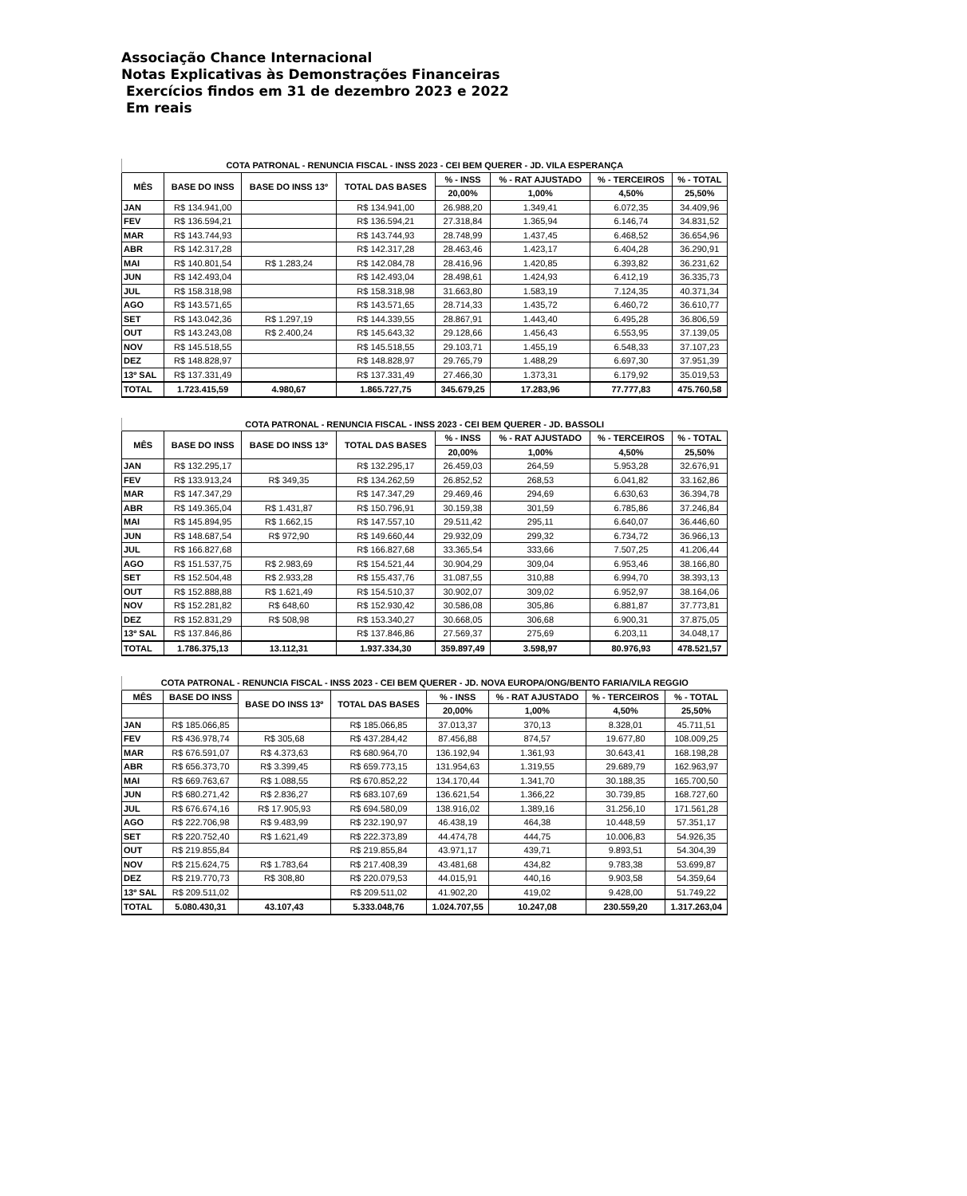Associação Chance Internacional
Notas Explicativas às Demonstrações Financeiras
Exercícios findos em 31 de dezembro 2023 e 2022
Em reais
| COTA PATRONAL - RENUNCIA FISCAL - INSS 2023 - CEI BEM QUERER - JD. VILA ESPERANÇA | | | | | | | |
| --- | --- | --- | --- | --- | --- | --- | --- |
| MÊS | BASE DO INSS | BASE DO INSS 13º | TOTAL DAS BASES | % - INSS | % - RAT AJUSTADO | % - TERCEIROS | % - TOTAL |
| | | | | 20,00% | 1,00% | 4,50% | 25,50% |
| JAN | R$ 134.941,00 | | R$ 134.941,00 | 26.988,20 | 1.349,41 | 6.072,35 | 34.409,96 |
| FEV | R$ 136.594,21 | | R$ 136.594,21 | 27.318,84 | 1.365,94 | 6.146,74 | 34.831,52 |
| MAR | R$ 143.744,93 | | R$ 143.744,93 | 28.748,99 | 1.437,45 | 6.468,52 | 36.654,96 |
| ABR | R$ 142.317,28 | | R$ 142.317,28 | 28.463,46 | 1.423,17 | 6.404,28 | 36.290,91 |
| MAI | R$ 140.801,54 | R$ 1.283,24 | R$ 142.084,78 | 28.416,96 | 1.420,85 | 6.393,82 | 36.231,62 |
| JUN | R$ 142.493,04 | | R$ 142.493,04 | 28.498,61 | 1.424,93 | 6.412,19 | 36.335,73 |
| JUL | R$ 158.318,98 | | R$ 158.318,98 | 31.663,80 | 1.583,19 | 7.124,35 | 40.371,34 |
| AGO | R$ 143.571,65 | | R$ 143.571,65 | 28.714,33 | 1.435,72 | 6.460,72 | 36.610,77 |
| SET | R$ 143.042,36 | R$ 1.297,19 | R$ 144.339,55 | 28.867,91 | 1.443,40 | 6.495,28 | 36.806,59 |
| OUT | R$ 143.243,08 | R$ 2.400,24 | R$ 145.643,32 | 29.128,66 | 1.456,43 | 6.553,95 | 37.139,05 |
| NOV | R$ 145.518,55 | | R$ 145.518,55 | 29.103,71 | 1.455,19 | 6.548,33 | 37.107,23 |
| DEZ | R$ 148.828,97 | | R$ 148.828,97 | 29.765,79 | 1.488,29 | 6.697,30 | 37.951,39 |
| 13º SAL | R$ 137.331,49 | | R$ 137.331,49 | 27.466,30 | 1.373,31 | 6.179,92 | 35.019,53 |
| TOTAL | 1.723.415,59 | 4.980,67 | 1.865.727,75 | 345.679,25 | 17.283,96 | 77.777,83 | 475.760,58 |
| COTA PATRONAL - RENUNCIA FISCAL - INSS 2023 - CEI BEM QUERER - JD. BASSOLI | | | | | | | |
| --- | --- | --- | --- | --- | --- | --- | --- |
| MÊS | BASE DO INSS | BASE DO INSS 13º | TOTAL DAS BASES | % - INSS | % - RAT AJUSTADO | % - TERCEIROS | % - TOTAL |
| | | | | 20,00% | 1,00% | 4,50% | 25,50% |
| JAN | R$ 132.295,17 | | R$ 132.295,17 | 26.459,03 | 264,59 | 5.953,28 | 32.676,91 |
| FEV | R$ 133.913,24 | R$ 349,35 | R$ 134.262,59 | 26.852,52 | 268,53 | 6.041,82 | 33.162,86 |
| MAR | R$ 147.347,29 | | R$ 147.347,29 | 29.469,46 | 294,69 | 6.630,63 | 36.394,78 |
| ABR | R$ 149.365,04 | R$ 1.431,87 | R$ 150.796,91 | 30.159,38 | 301,59 | 6.785,86 | 37.246,84 |
| MAI | R$ 145.894,95 | R$ 1.662,15 | R$ 147.557,10 | 29.511,42 | 295,11 | 6.640,07 | 36.446,60 |
| JUN | R$ 148.687,54 | R$ 972,90 | R$ 149.660,44 | 29.932,09 | 299,32 | 6.734,72 | 36.966,13 |
| JUL | R$ 166.827,68 | | R$ 166.827,68 | 33.365,54 | 333,66 | 7.507,25 | 41.206,44 |
| AGO | R$ 151.537,75 | R$ 2.983,69 | R$ 154.521,44 | 30.904,29 | 309,04 | 6.953,46 | 38.166,80 |
| SET | R$ 152.504,48 | R$ 2.933,28 | R$ 155.437,76 | 31.087,55 | 310,88 | 6.994,70 | 38.393,13 |
| OUT | R$ 152.888,88 | R$ 1.621,49 | R$ 154.510,37 | 30.902,07 | 309,02 | 6.952,97 | 38.164,06 |
| NOV | R$ 152.281,82 | R$ 648,60 | R$ 152.930,42 | 30.586,08 | 305,86 | 6.881,87 | 37.773,81 |
| DEZ | R$ 152.831,29 | R$ 508,98 | R$ 153.340,27 | 30.668,05 | 306,68 | 6.900,31 | 37.875,05 |
| 13º SAL | R$ 137.846,86 | | R$ 137.846,86 | 27.569,37 | 275,69 | 6.203,11 | 34.048,17 |
| TOTAL | 1.786.375,13 | 13.112,31 | 1.937.334,30 | 359.897,49 | 3.598,97 | 80.976,93 | 478.521,57 |
| COTA PATRONAL - RENUNCIA FISCAL - INSS 2023 - CEI BEM QUERER - JD. NOVA EUROPA/ONG/BENTO FARIA/VILA REGGIO | | | | | | | |
| --- | --- | --- | --- | --- | --- | --- | --- |
| MÊS | BASE DO INSS | BASE DO INSS 13º | TOTAL DAS BASES | % - INSS | % - RAT AJUSTADO | % - TERCEIROS | % - TOTAL |
| | | | | 20,00% | 1,00% | 4,50% | 25,50% |
| JAN | R$ 185.066,85 | | R$ 185.066,85 | 37.013,37 | 370,13 | 8.328,01 | 45.711,51 |
| FEV | R$ 436.978,74 | R$ 305,68 | R$ 437.284,42 | 87.456,88 | 874,57 | 19.677,80 | 108.009,25 |
| MAR | R$ 676.591,07 | R$ 4.373,63 | R$ 680.964,70 | 136.192,94 | 1.361,93 | 30.643,41 | 168.198,28 |
| ABR | R$ 656.373,70 | R$ 3.399,45 | R$ 659.773,15 | 131.954,63 | 1.319,55 | 29.689,79 | 162.963,97 |
| MAI | R$ 669.763,67 | R$ 1.088,55 | R$ 670.852,22 | 134.170,44 | 1.341,70 | 30.188,35 | 165.700,50 |
| JUN | R$ 680.271,42 | R$ 2.836,27 | R$ 683.107,69 | 136.621,54 | 1.366,22 | 30.739,85 | 168.727,60 |
| JUL | R$ 676.674,16 | R$ 17.905,93 | R$ 694.580,09 | 138.916,02 | 1.389,16 | 31.256,10 | 171.561,28 |
| AGO | R$ 222.706,98 | R$ 9.483,99 | R$ 232.190,97 | 46.438,19 | 464,38 | 10.448,59 | 57.351,17 |
| SET | R$ 220.752,40 | R$ 1.621,49 | R$ 222.373,89 | 44.474,78 | 444,75 | 10.006,83 | 54.926,35 |
| OUT | R$ 219.855,84 | | R$ 219.855,84 | 43.971,17 | 439,71 | 9.893,51 | 54.304,39 |
| NOV | R$ 215.624,75 | R$ 1.783,64 | R$ 217.408,39 | 43.481,68 | 434,82 | 9.783,38 | 53.699,87 |
| DEZ | R$ 219.770,73 | R$ 308,80 | R$ 220.079,53 | 44.015,91 | 440,16 | 9.903,58 | 54.359,64 |
| 13º SAL | R$ 209.511,02 | | R$ 209.511,02 | 41.902,20 | 419,02 | 9.428,00 | 51.749,22 |
| TOTAL | 5.080.430,31 | 43.107,43 | 5.333.048,76 | 1.024.707,55 | 10.247,08 | 230.559,20 | 1.317.263,04 |